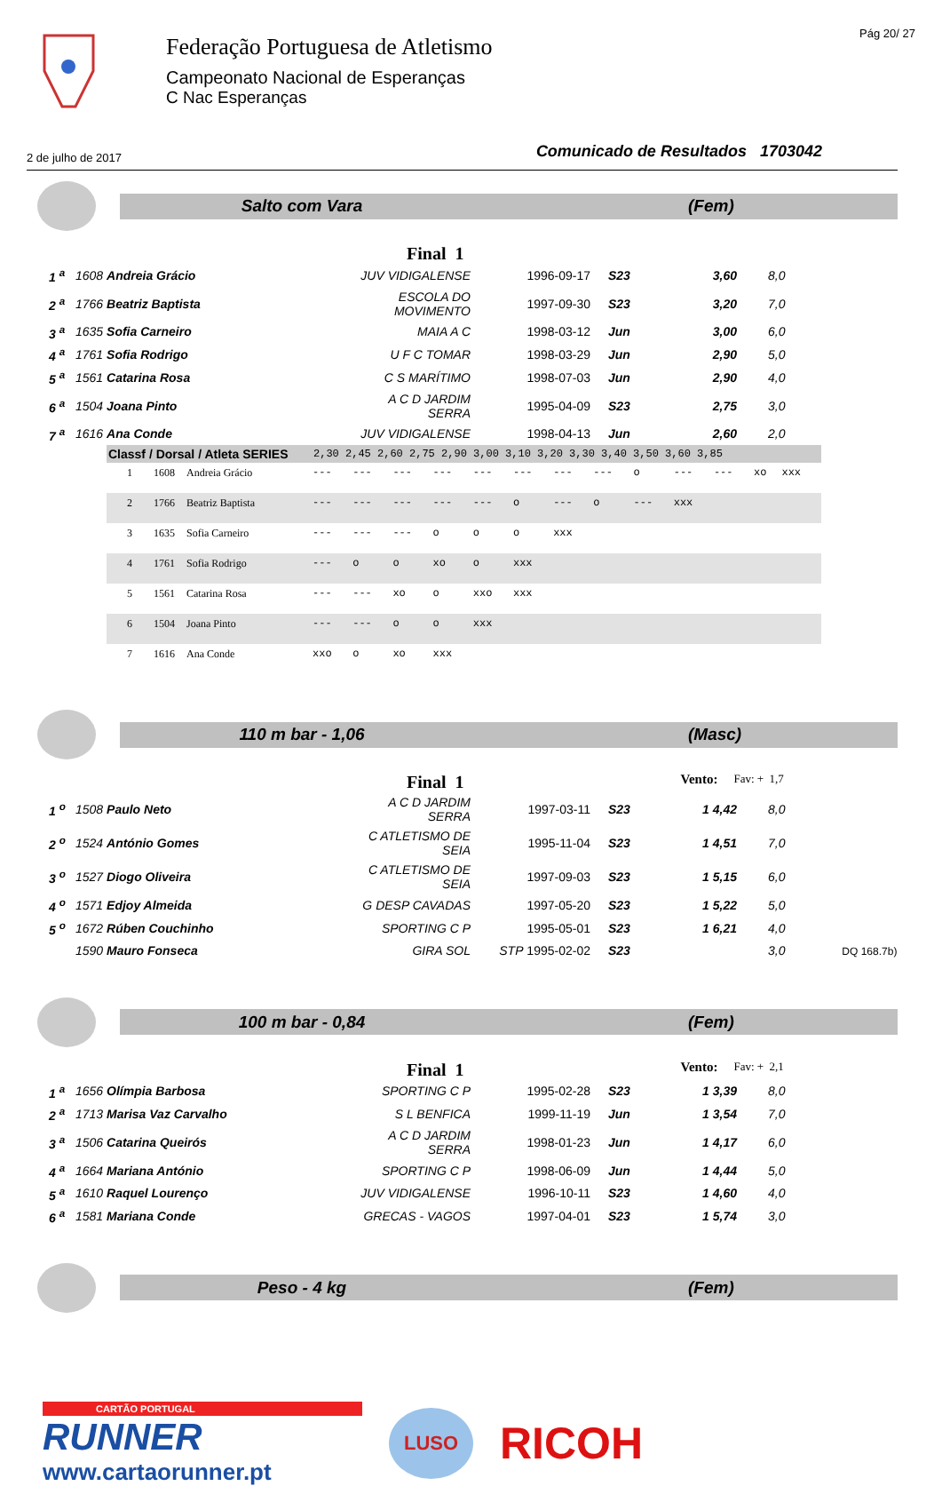Federação Portuguesa de Atletismo
Campeonato Nacional de Esperanças
C Nac Esperanças
Pág 20/ 27
2 de julho de 2017 Comunicado de Resultados 1703042
Salto com Vara (Fem)
Final 1
| 1 <sup>a</sup> | 1608 Andreia Grácio | JUV VIDIGALENSE | 1996-09-17 | S23 | 3,60 | 8,0 |
| 2 <sup>a</sup> | 1766 Beatriz Baptista | ESCOLA DO MOVIMENTO | 1997-09-30 | S23 | 3,20 | 7,0 |
| 3 <sup>a</sup> | 1635 Sofia Carneiro | MAIA A C | 1998-03-12 | Jun | 3,00 | 6,0 |
| 4 <sup>a</sup> | 1761 Sofia Rodrigo | U F C TOMAR | 1998-03-29 | Jun | 2,90 | 5,0 |
| 5 <sup>a</sup> | 1561 Catarina Rosa | C S MARÍTIMO | 1998-07-03 | Jun | 2,90 | 4,0 |
| 6 <sup>a</sup> | 1504 Joana Pinto | A C D JARDIM SERRA | 1995-04-09 | S23 | 2,75 | 3,0 |
| 7 <sup>a</sup> | 1616 Ana Conde | JUV VIDIGALENSE | 1998-04-13 | Jun | 2,60 | 2,0 |
| Classf / Dorsal / Atleta SERIES | | | 2,30 2,45 2,60 2,75 2,90 3,00 3,10 3,20 3,30 3,40 3,50 3,60 3,85 | | | | | | | | | | | | |
| --- | --- | --- | --- | --- | --- | --- | --- | --- | --- | --- | --- | --- | --- | --- | --- |
| 1 | 1608 | Andreia Grácio | --- | --- | --- | --- | --- | --- | --- | --- | o | --- | --- | xo | xxx |
| 2 | 1766 | Beatriz Baptista | --- | --- | --- | --- | --- | o | --- | o | --- | xxx | | | |
| 3 | 1635 | Sofia Carneiro | --- | --- | --- | o | o | o | xxx | | | | | | |
| 4 | 1761 | Sofia Rodrigo | --- | o | o | xo | o | xxx | | | | | | | |
| 5 | 1561 | Catarina Rosa | --- | --- | xo | o | xxo | xxx | | | | | | | |
| 6 | 1504 | Joana Pinto | --- | --- | o | o | xxx | | | | | | | | |
| 7 | 1616 | Ana Conde | xxo | o | xo | xxx | | | | | | | | | |
110 m bar - 1,06 (Masc)
Final 1 Vento: Fav: + 1,7
| 1 <sup>o</sup> | 1508 Paulo Neto | A C D JARDIM SERRA | 1997-03-11 | S23 | 1 4,42 | 8,0 |
| 2 <sup>o</sup> | 1524 António Gomes | C ATLETISMO DE SEIA | 1995-11-04 | S23 | 1 4,51 | 7,0 |
| 3 <sup>o</sup> | 1527 Diogo Oliveira | C ATLETISMO DE SEIA | 1997-09-03 | S23 | 1 5,15 | 6,0 |
| 4 <sup>o</sup> | 1571 Edjoy Almeida | G DESP CAVADAS | 1997-05-20 | S23 | 1 5,22 | 5,0 |
| 5 <sup>o</sup> | 1672 Rúben Couchinho | SPORTING C P | 1995-05-01 | S23 | 1 6,21 | 4,0 |
| | 1590 Mauro Fonseca | GIRA SOL | STP 1995-02-02 | S23 | | 3,0 DQ 168.7b) |
100 m bar - 0,84 (Fem)
Final 1 Vento: Fav: + 2,1
| 1 <sup>a</sup> | 1656 Olímpia Barbosa | SPORTING C P | 1995-02-28 | S23 | 1 3,39 | 8,0 |
| 2 <sup>a</sup> | 1713 Marisa Vaz Carvalho | S L BENFICA | 1999-11-19 | Jun | 1 3,54 | 7,0 |
| 3 <sup>a</sup> | 1506 Catarina Queirós | A C D JARDIM SERRA | 1998-01-23 | Jun | 1 4,17 | 6,0 |
| 4 <sup>a</sup> | 1664 Mariana António | SPORTING C P | 1998-06-09 | Jun | 1 4,44 | 5,0 |
| 5 <sup>a</sup> | 1610 Raquel Lourenço | JUV VIDIGALENSE | 1996-10-11 | S23 | 1 4,60 | 4,0 |
| 6 <sup>a</sup> | 1581 Mariana Conde | GRECAS - VAGOS | 1997-04-01 | S23 | 1 5,74 | 3,0 |
Peso - 4 kg (Fem)
CARTÃO PORTUGAL
RUNNER
www.cartaorunner.pt
LUSO
RICOH